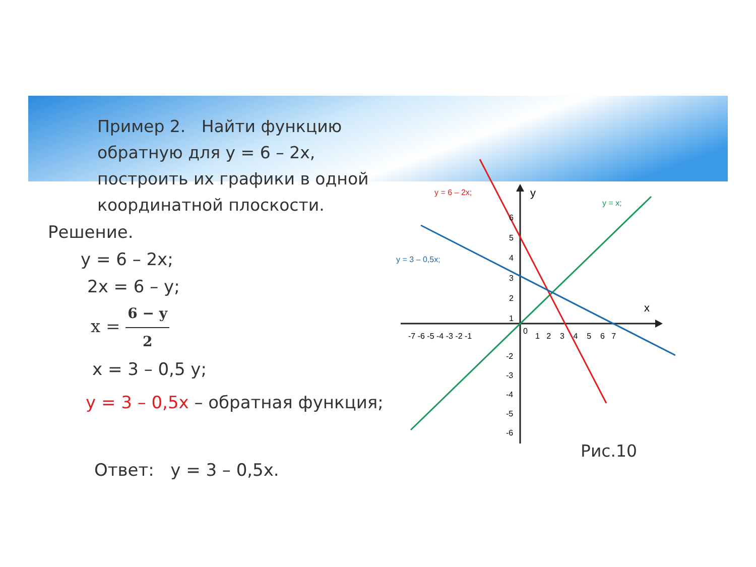Пример 2. Найти функцию обратную для y = 6 – 2x, построить их графики в одной координатной плоскости.
Решение.
y = 6 – 2x;
2x = 6 – y;
x = 6 − y 2
x = 3 – 0,5 y;
y = 3 – 0,5x – обратная функция;
Ответ: y = 3 – 0,5x.
x
y
y = 6 – 2x;
y = x;
y = 3 – 0,5x;
-7 -6 -5 -4 -3 -2 -1
0
1 2 3 4 5 6 7
6
5
4
3
2
1
-2
-3
-4
-5
-6
Рис.10